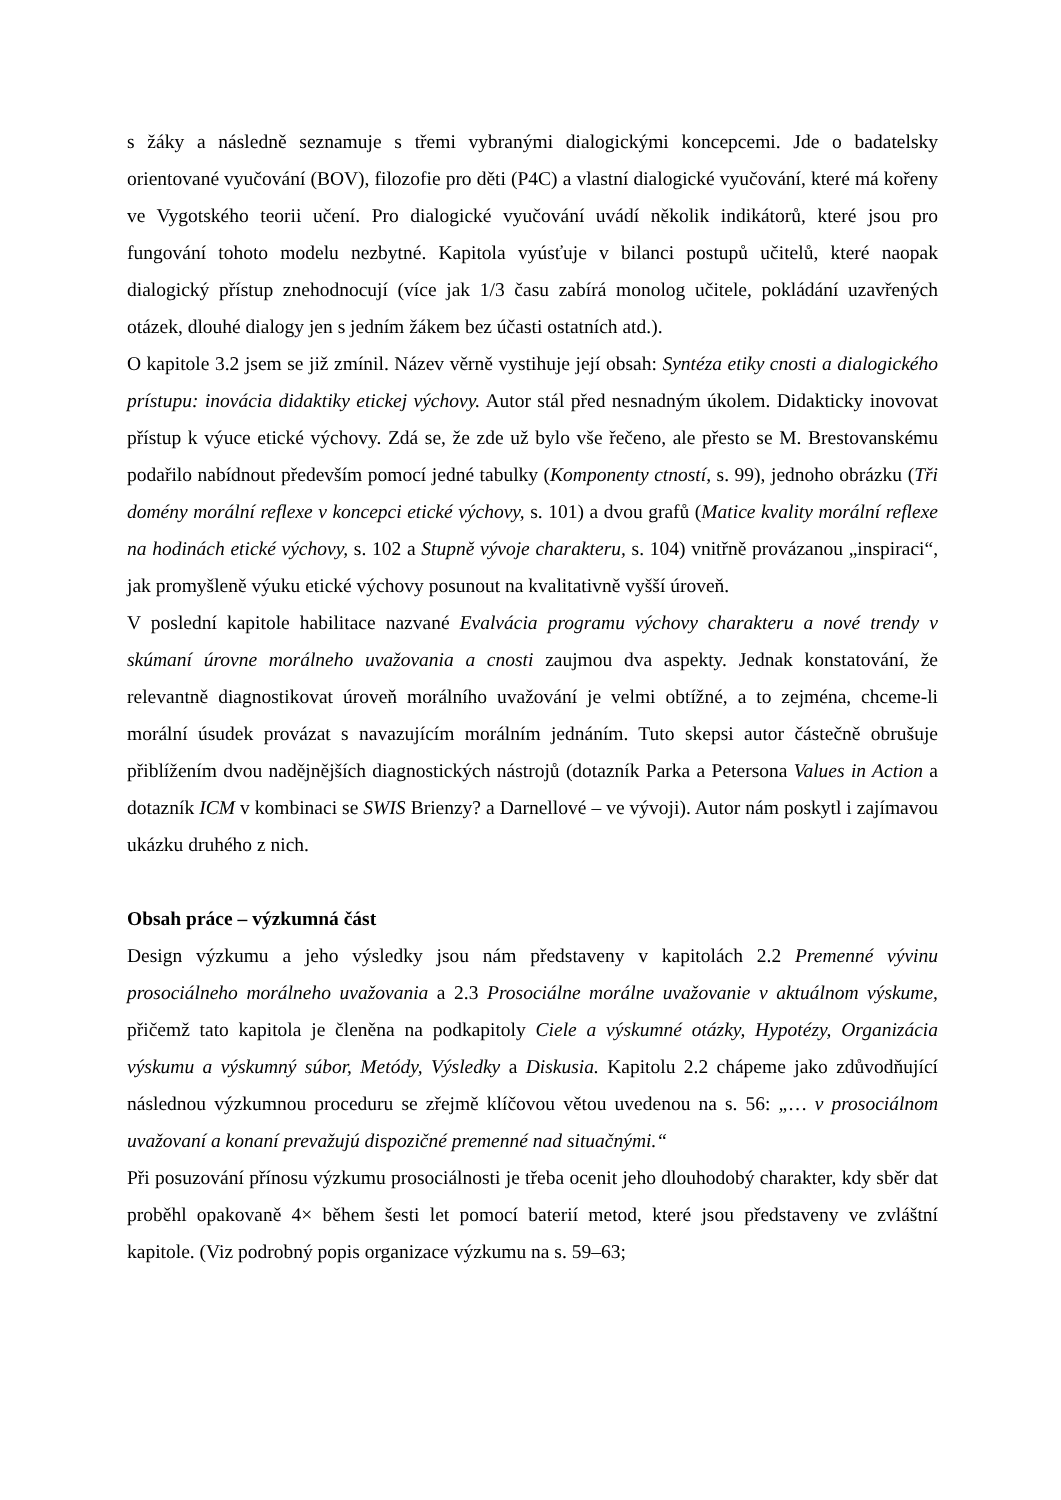s žáky a následně seznamuje s třemi vybranými dialogickými koncepcemi. Jde o badatelsky orientované vyučování (BOV), filozofie pro děti (P4C) a vlastní dialogické vyučování, které má kořeny ve Vygotského teorii učení. Pro dialogické vyučování uvádí několik indikátorů, které jsou pro fungování tohoto modelu nezbytné. Kapitola vyúsťuje v bilanci postupů učitelů, které naopak dialogický přístup znehodnocují (více jak 1/3 času zabírá monolog učitele, pokládání uzavřených otázek, dlouhé dialogy jen s jedním žákem bez účasti ostatních atd.).
O kapitole 3.2 jsem se již zmínil. Název věrně vystihuje její obsah: Syntéza etiky cnosti a dialogického prístupu: inovácia didaktiky etickej výchovy. Autor stál před nesnadným úkolem. Didakticky inovovat přístup k výuce etické výchovy. Zdá se, že zde už bylo vše řečeno, ale přesto se M. Brestovanskému podařilo nabídnout především pomocí jedné tabulky (Komponenty ctností, s. 99), jednoho obrázku (Tři domény morální reflexe v koncepci etické výchovy, s. 101) a dvou grafů (Matice kvality morální reflexe na hodinách etické výchovy, s. 102 a Stupně vývoje charakteru, s. 104) vnitřně provázanou „inspiraci“, jak promyšleně výuku etické výchovy posunout na kvalitativně vyšší úroveň.
V poslední kapitole habilitace nazvané Evalvácia programu výchovy charakteru a nové trendy v skúmaní úrovne morálneho uvažovania a cnosti zaujmou dva aspekty. Jednak konstatování, že relevantně diagnostikovat úroveň morálního uvažování je velmi obtížné, a to zejména, chceme-li morální úsudek provázat s navazujícím morálním jednáním. Tuto skepsi autor částečně obrušuje přiblížením dvou nadějnějších diagnostických nástrojů (dotazník Parka a Petersona Values in Action a dotazník ICM v kombinaci se SWIS Brienzy? a Darnellové – ve vývoji). Autor nám poskytl i zajímavou ukázku druhého z nich.
Obsah práce – výzkumná část
Design výzkumu a jeho výsledky jsou nám představeny v kapitolách 2.2 Premenné vývinu prosociálneho morálneho uvažovania a 2.3 Prosociálne morálne uvažovanie v aktuálnom výskume, přičemž tato kapitola je členěna na podkapitoly Ciele a výskumné otázky, Hypotézy, Organizácia výskumu a výskumný súbor, Metódy, Výsledky a Diskusia. Kapitolu 2.2 chápeme jako zdůvodňující následnou výzkumnou proceduru se zřejmě klíčovou větou uvedenou na s. 56: „… v prosociálnom uvažovaní a konaní prevažujú dispozičné premenné nad situačnými.“
Při posuzování přínosu výzkumu prosociálnosti je třeba ocenit jeho dlouhodobý charakter, kdy sběr dat proběhl opakovaně 4× během šesti let pomocí baterií metod, které jsou představeny ve zvláštní kapitole. (Viz podrobný popis organizace výzkumu na s. 59–63;